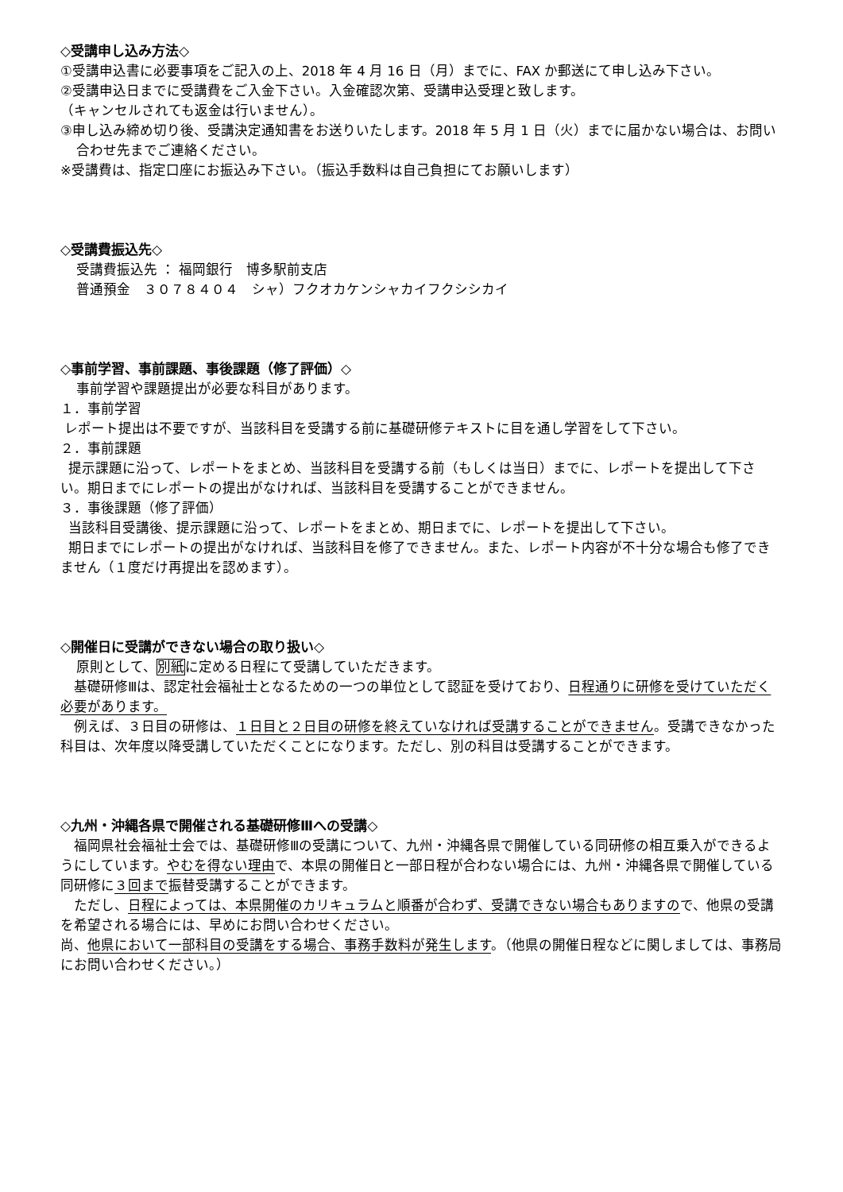◇受講申し込み方法◇
①受講申込書に必要事項をご記入の上、2018 年 4 月 16 日（月）までに、FAX か郵送にて申し込み下さい。
②受講申込日までに受講費をご入金下さい。入金確認次第、受講申込受理と致します。
（キャンセルされても返金は行いません）。
③申し込み締め切り後、受講決定通知書をお送りいたします。2018 年 5 月 1 日（火）までに届かない場合は、お問い合わせ先までご連絡ください。
※受講費は、指定口座にお振込み下さい。（振込手数料は自己負担にてお願いします）
◇受講費振込先◇
受講費振込先 ： 福岡銀行　博多駅前支店
普通預金　３０７８４０４　シャ）フクオカケンシャカイフクシシカイ
◇事前学習、事前課題、事後課題（修了評価）◇
事前学習や課題提出が必要な科目があります。
１．事前学習
レポート提出は不要ですが、当該科目を受講する前に基礎研修テキストに目を通し学習をして下さい。
２．事前課題
提示課題に沿って、レポートをまとめ、当該科目を受講する前（もしくは当日）までに、レポートを提出して下さい。期日までにレポートの提出がなければ、当該科目を受講することができません。
３．事後課題（修了評価）
当該科目受講後、提示課題に沿って、レポートをまとめ、期日までに、レポートを提出して下さい。
期日までにレポートの提出がなければ、当該科目を修了できません。また、レポート内容が不十分な場合も修了できません（１度だけ再提出を認めます）。
◇開催日に受講ができない場合の取り扱い◇
原則として、別紙に定める日程にて受講していただきます。
　基礎研修Ⅲは、認定社会福祉士となるための一つの単位として認証を受けており、日程通りに研修を受けていただく必要があります。
　例えば、３日目の研修は、１日目と２日目の研修を終えていなければ受講することができません。受講できなかった科目は、次年度以降受講していただくことになります。ただし、別の科目は受講することができます。
◇九州・沖縄各県で開催される基礎研修Ⅲへの受講◇
　福岡県社会福祉士会では、基礎研修Ⅲの受講について、九州・沖縄各県で開催している同研修の相互乗入ができるようにしています。やむを得ない理由で、本県の開催日と一部日程が合わない場合には、九州・沖縄各県で開催している同研修に３回まで振替受講することができます。
　ただし、日程によっては、本県開催のカリキュラムと順番が合わず、受講できない場合もありますので、他県の受講を希望される場合には、早めにお問い合わせください。
尚、他県において一部科目の受講をする場合、事務手数料が発生します。（他県の開催日程などに関しましては、事務局にお問い合わせください。）